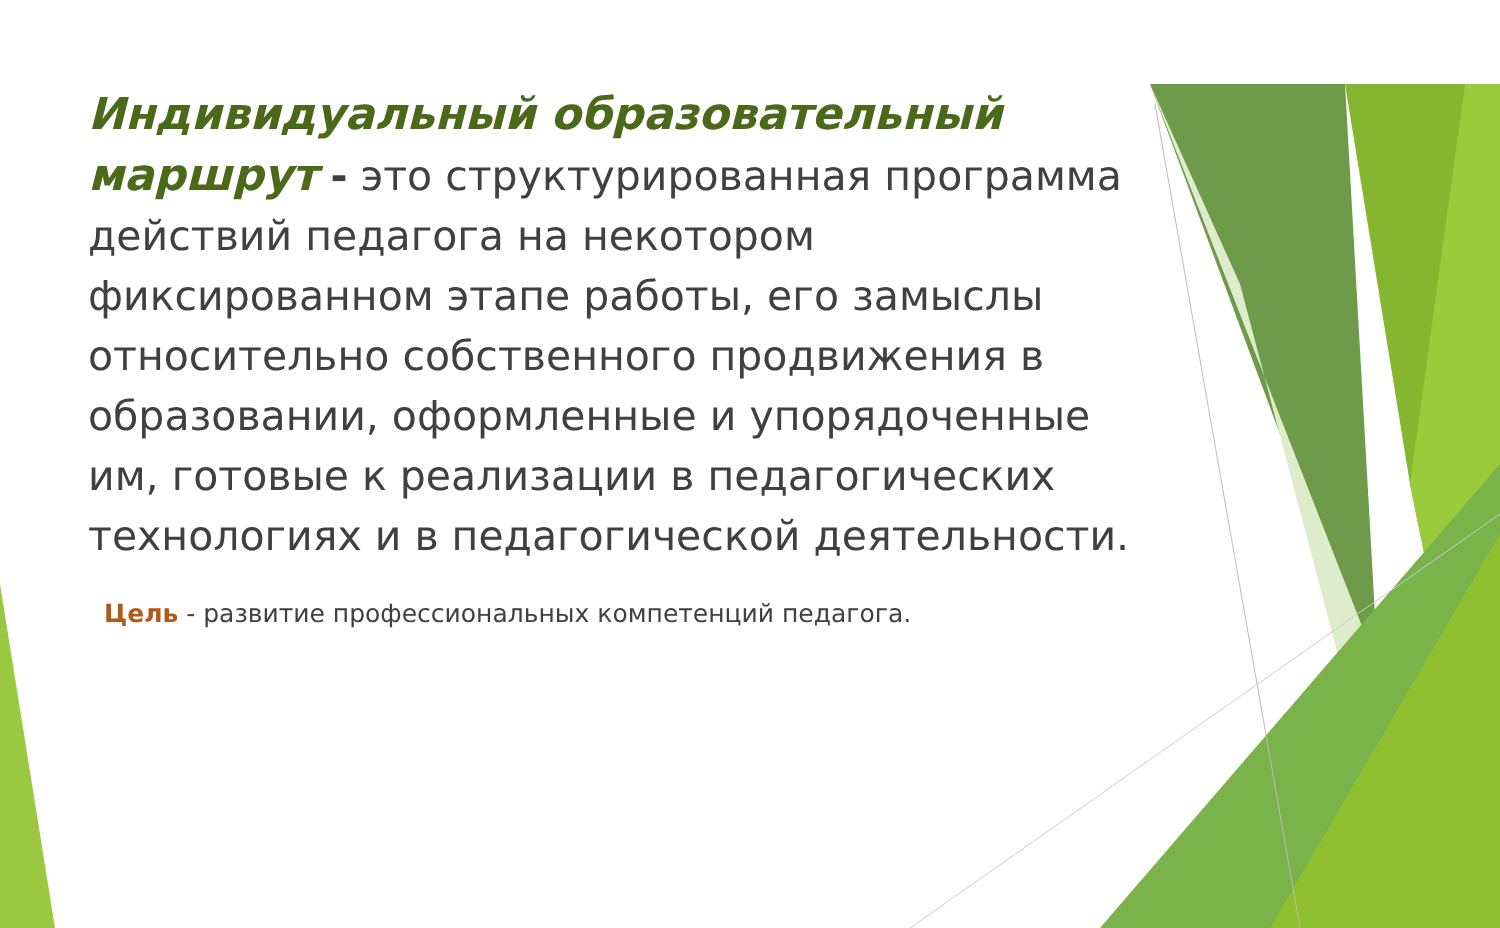Индивидуальный образовательный маршрут - это структурированная программа действий педагога на некотором фиксированном этапе работы, его замыслы относительно собственного продвижения в образовании, оформленные и упорядоченные им, готовые к реализации в педагогических технологиях и в педагогической деятельности.
Цель - развитие профессиональных компетенций педагога.